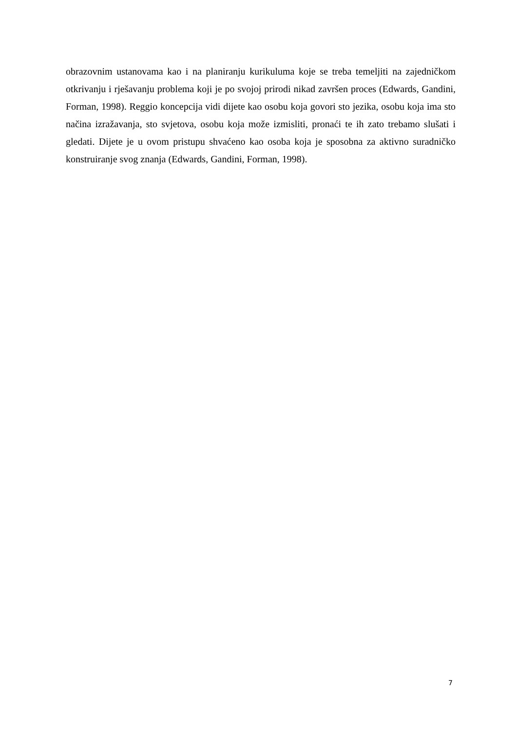obrazovnim ustanovama kao i na planiranju kurikuluma koje se treba temeljiti na zajedničkom otkrivanju i rješavanju problema koji je po svojoj prirodi nikad završen proces (Edwards, Gandini, Forman, 1998). Reggio koncepcija vidi dijete kao osobu koja govori sto jezika, osobu koja ima sto načina izražavanja, sto svjetova, osobu koja može izmisliti, pronaći te ih zato trebamo slušati i gledati. Dijete je u ovom pristupu shvaćeno kao osoba koja je sposobna za aktivno suradničko konstruiranje svog znanja (Edwards, Gandini, Forman, 1998).
7